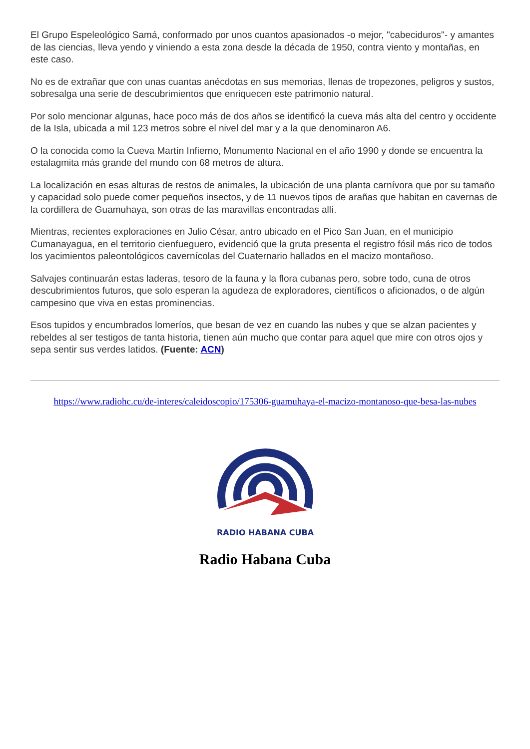El Grupo Espeleológico Samá, conformado por unos cuantos apasionados -o mejor, "cabeciduros"- y amantes de las ciencias, lleva yendo y viniendo a esta zona desde la década de 1950, contra viento y montañas, en este caso.
No es de extrañar que con unas cuantas anécdotas en sus memorias, llenas de tropezones, peligros y sustos, sobresalga una serie de descubrimientos que enriquecen este patrimonio natural.
Por solo mencionar algunas, hace poco más de dos años se identificó la cueva más alta del centro y occidente de la Isla, ubicada a mil 123 metros sobre el nivel del mar y a la que denominaron A6.
O la conocida como la Cueva Martín Infierno, Monumento Nacional en el año 1990 y donde se encuentra la estalagmita más grande del mundo con 68 metros de altura.
La localización en esas alturas de restos de animales, la ubicación de una planta carnívora que por su tamaño y capacidad solo puede comer pequeños insectos, y de 11 nuevos tipos de arañas que habitan en cavernas de la cordillera de Guamuhaya, son otras de las maravillas encontradas allí.
Mientras, recientes exploraciones en Julio César, antro ubicado en el Pico San Juan, en el municipio Cumanayagua, en el territorio cienfueguero, evidenció que la gruta presenta el registro fósil más rico de todos los yacimientos paleontológicos cavernícolas del Cuaternario hallados en el macizo montañoso.
Salvajes continuarán estas laderas, tesoro de la fauna y la flora cubanas pero, sobre todo, cuna de otros descubrimientos futuros, que solo esperan la agudeza de exploradores, científicos o aficionados, o de algún campesino que viva en estas prominencias.
Esos tupidos y encumbrados lomeríos, que besan de vez en cuando las nubes y que se alzan pacientes y rebeldes al ser testigos de tanta historia, tienen aún mucho que contar para aquel que mire con otros ojos y sepa sentir sus verdes latidos. (Fuente: ACN)
https://www.radiohc.cu/de-interes/caleidoscopio/175306-guamuhaya-el-macizo-montanoso-que-besa-las-nubes
RADIO HABANA CUBA
Radio Habana Cuba